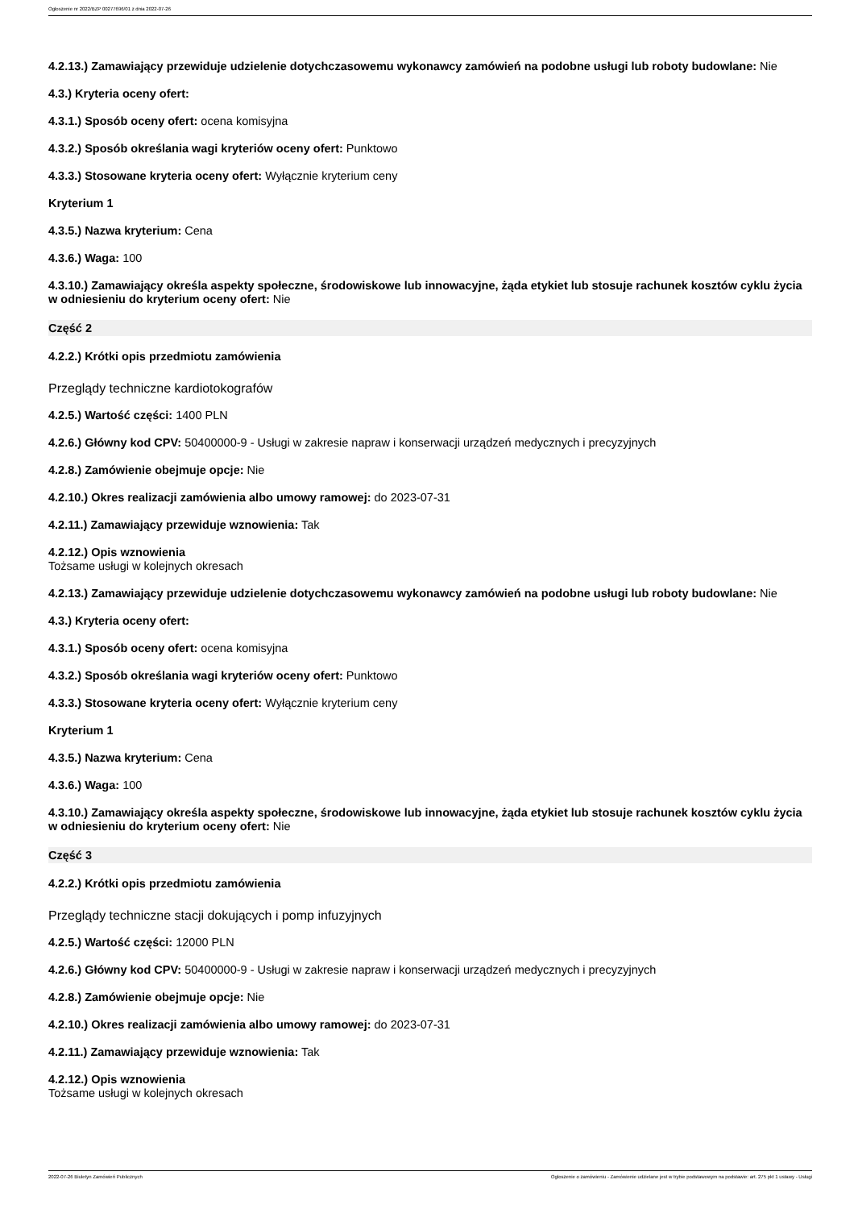Ogłoszenie nr 2022/BZP 00277696/01 z dnia 2022-07-26
4.2.13.) Zamawiający przewiduje udzielenie dotychczasowemu wykonawcy zamówień na podobne usługi lub roboty budowlane: Nie
4.3.) Kryteria oceny ofert:
4.3.1.) Sposób oceny ofert: ocena komisyjna
4.3.2.) Sposób określania wagi kryteriów oceny ofert: Punktowo
4.3.3.) Stosowane kryteria oceny ofert: Wyłącznie kryterium ceny
Kryterium 1
4.3.5.) Nazwa kryterium: Cena
4.3.6.) Waga: 100
4.3.10.) Zamawiający określa aspekty społeczne, środowiskowe lub innowacyjne, żąda etykiet lub stosuje rachunek kosztów cyklu życia w odniesieniu do kryterium oceny ofert: Nie
Część 2
4.2.2.) Krótki opis przedmiotu zamówienia
Przeglądy techniczne kardiotokografów
4.2.5.) Wartość części: 1400 PLN
4.2.6.) Główny kod CPV: 50400000-9 - Usługi w zakresie napraw i konserwacji urządzeń medycznych i precyzyjnych
4.2.8.) Zamówienie obejmuje opcje: Nie
4.2.10.) Okres realizacji zamówienia albo umowy ramowej: do 2023-07-31
4.2.11.) Zamawiający przewiduje wznowienia: Tak
4.2.12.) Opis wznowienia
Tożsame usługi w kolejnych okresach
4.2.13.) Zamawiający przewiduje udzielenie dotychczasowemu wykonawcy zamówień na podobne usługi lub roboty budowlane: Nie
4.3.) Kryteria oceny ofert:
4.3.1.) Sposób oceny ofert: ocena komisyjna
4.3.2.) Sposób określania wagi kryteriów oceny ofert: Punktowo
4.3.3.) Stosowane kryteria oceny ofert: Wyłącznie kryterium ceny
Kryterium 1
4.3.5.) Nazwa kryterium: Cena
4.3.6.) Waga: 100
4.3.10.) Zamawiający określa aspekty społeczne, środowiskowe lub innowacyjne, żąda etykiet lub stosuje rachunek kosztów cyklu życia w odniesieniu do kryterium oceny ofert: Nie
Część 3
4.2.2.) Krótki opis przedmiotu zamówienia
Przeglądy techniczne stacji dokujących i pomp infuzyjnych
4.2.5.) Wartość części: 12000 PLN
4.2.6.) Główny kod CPV: 50400000-9 - Usługi w zakresie napraw i konserwacji urządzeń medycznych i precyzyjnych
4.2.8.) Zamówienie obejmuje opcje: Nie
4.2.10.) Okres realizacji zamówienia albo umowy ramowej: do 2023-07-31
4.2.11.) Zamawiający przewiduje wznowienia: Tak
4.2.12.) Opis wznowienia
Tożsame usługi w kolejnych okresach
2022-07-26 Biuletyn Zamówień Publicznych Ogłoszenie o zamówieniu - Zamówienie udzielane jest w trybie podstawowym na podstawie: art. 275 pkt 1 ustawy - Usługi